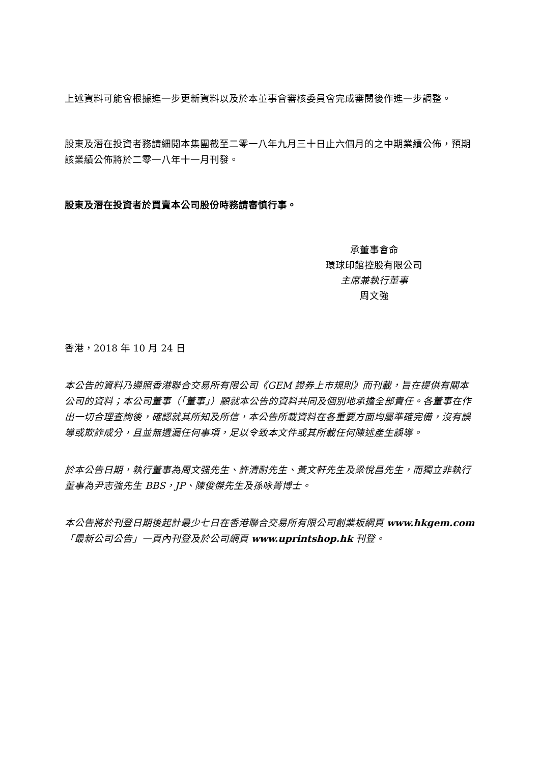上述資料可能會根據進一步更新資料以及於本董事會審核委員會完成審閱後作進一步調整。
股東及潛在投資者務請細閱本集團截至二零一八年九月三十日止六個月的之中期業績公佈，預期該業績公佈將於二零一八年十一月刊發。
股東及潛在投資者於買賣本公司股份時務請審慎行事。
承董事會命
環球印館控股有限公司
主席兼執行董事
周文強
香港，2018 年 10 月 24 日
本公告的資料乃遵照香港聯合交易所有限公司《GEM 證券上市規則》而刊載，旨在提供有關本公司的資料；本公司董事（「董事」）願就本公告的資料共同及個別地承擔全部責任。各董事在作出一切合理查詢後，確認就其所知及所信，本公告所載資料在各重要方面均屬準確完備，沒有誤導或欺詐成分，且並無遺漏任何事項，足以令致本文件或其所載任何陳述產生誤導。
於本公告日期，執行董事為周文强先生、許清耐先生、黃文軒先生及梁悅昌先生，而獨立非執行董事為尹志強先生 BBS，JP、陳俊傑先生及孫咏菁博士。
本公告將於刊登日期後起計最少七日在香港聯合交易所有限公司創業板網頁 www.hkgem.com「最新公司公告」一頁內刊登及於公司網頁 www.uprintshop.hk 刊登。